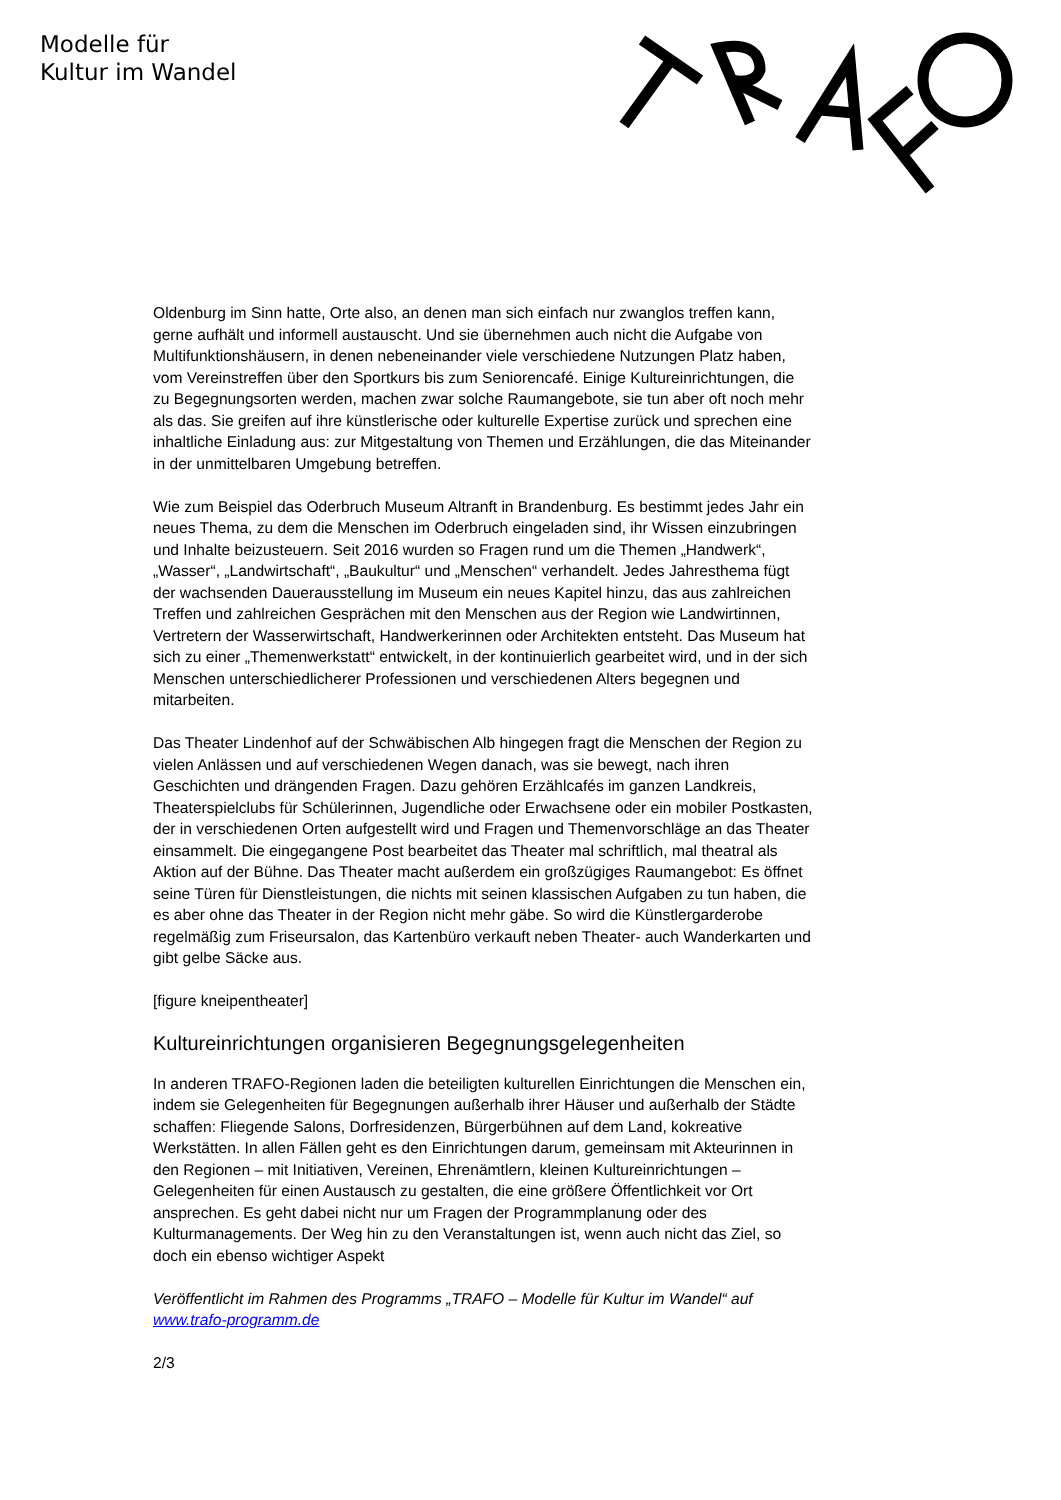Modelle für
Kultur im Wandel
Oldenburg im Sinn hatte, Orte also, an denen man sich einfach nur zwanglos treffen kann, gerne aufhält und informell austauscht. Und sie übernehmen auch nicht die Aufgabe von Multifunktionshäusern, in denen nebeneinander viele verschiedene Nutzungen Platz haben, vom Vereinstreffen über den Sportkurs bis zum Seniorencafé. Einige Kultureinrichtungen, die zu Begegnungsorten werden, machen zwar solche Raumangebote, sie tun aber oft noch mehr als das. Sie greifen auf ihre künstlerische oder kulturelle Expertise zurück und sprechen eine inhaltliche Einladung aus: zur Mitgestaltung von Themen und Erzählungen, die das Miteinander in der unmittelbaren Umgebung betreffen.
Wie zum Beispiel das Oderbruch Museum Altranft in Brandenburg. Es bestimmt jedes Jahr ein neues Thema, zu dem die Menschen im Oderbruch eingeladen sind, ihr Wissen einzubringen und Inhalte beizusteuern. Seit 2016 wurden so Fragen rund um die Themen „Handwerk“, „Wasser“, „Landwirtschaft“, „Baukultur“ und „Menschen“ verhandelt. Jedes Jahresthema fügt der wachsenden Dauerausstellung im Museum ein neues Kapitel hinzu, das aus zahlreichen Treffen und zahlreichen Gesprächen mit den Menschen aus der Region wie Landwirtinnen, Vertretern der Wasserwirtschaft, Handwerkerinnen oder Architekten entsteht. Das Museum hat sich zu einer „Themenwerkstatt“ entwickelt, in der kontinuierlich gearbeitet wird, und in der sich Menschen unterschiedlicherer Professionen und verschiedenen Alters begegnen und mitarbeiten.
Das Theater Lindenhof auf der Schwäbischen Alb hingegen fragt die Menschen der Region zu vielen Anlässen und auf verschiedenen Wegen danach, was sie bewegt, nach ihren Geschichten und drängenden Fragen. Dazu gehören Erzählcafés im ganzen Landkreis, Theaterspielclubs für Schülerinnen, Jugendliche oder Erwachsene oder ein mobiler Postkasten, der in verschiedenen Orten aufgestellt wird und Fragen und Themenvorschläge an das Theater einsammelt. Die eingegangene Post bearbeitet das Theater mal schriftlich, mal theatral als Aktion auf der Bühne. Das Theater macht außerdem ein großzügiges Raumangebot: Es öffnet seine Türen für Dienstleistungen, die nichts mit seinen klassischen Aufgaben zu tun haben, die es aber ohne das Theater in der Region nicht mehr gäbe. So wird die Künstlergarderobe regelmäßig zum Friseursalon, das Kartenbüro verkauft neben Theater- auch Wanderkarten und gibt gelbe Säcke aus.
[figure kneipentheater]
Kultureinrichtungen organisieren Begegnungsgelegenheiten
In anderen TRAFO-Regionen laden die beteiligten kulturellen Einrichtungen die Menschen ein, indem sie Gelegenheiten für Begegnungen außerhalb ihrer Häuser und außerhalb der Städte schaffen: Fliegende Salons, Dorfresidenzen, Bürgerbühnen auf dem Land, kokreative Werkstätten. In allen Fällen geht es den Einrichtungen darum, gemeinsam mit Akteurinnen in den Regionen – mit Initiativen, Vereinen, Ehrenämtlern, kleinen Kultureinrichtungen – Gelegenheiten für einen Austausch zu gestalten, die eine größere Öffentlichkeit vor Ort ansprechen. Es geht dabei nicht nur um Fragen der Programmplanung oder des Kulturmanagements. Der Weg hin zu den Veranstaltungen ist, wenn auch nicht das Ziel, so doch ein ebenso wichtiger Aspekt
Veröffentlicht im Rahmen des Programms „TRAFO – Modelle für Kultur im Wandel“ auf www.trafo-programm.de
2/3